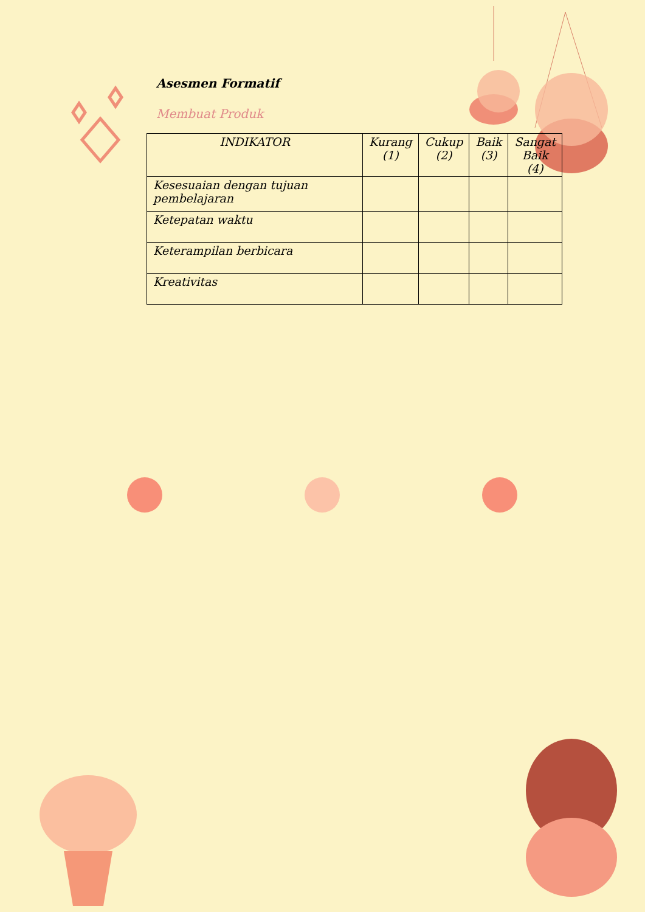Asesmen Formatif
Membuat Produk
| INDIKATOR | Kurang (1) | Cukup (2) | Baik (3) | Sangat Baik (4) |
| --- | --- | --- | --- | --- |
| Kesesuaian dengan tujuan pembelajaran | | | | |
| Ketepatan waktu | | | | |
| Keterampilan berbicara | | | | |
| Kreativitas | | | | |